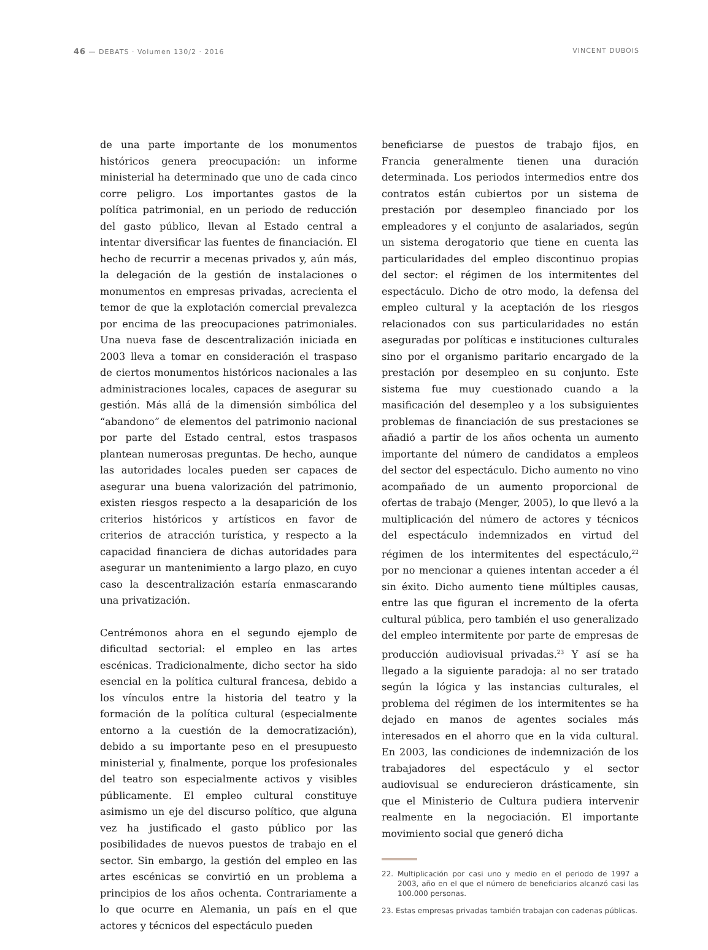46 — DEBATS · Volumen 130/2 · 2016 VINCENT DUBOIS
de una parte importante de los monumentos históricos genera preocupación: un informe ministerial ha determinado que uno de cada cinco corre peligro. Los importantes gastos de la política patrimonial, en un periodo de reducción del gasto público, llevan al Estado central a intentar diversificar las fuentes de financiación. El hecho de recurrir a mecenas privados y, aún más, la delegación de la gestión de instalaciones o monumentos en empresas privadas, acrecienta el temor de que la explotación comercial prevalezca por encima de las preocupaciones patrimoniales. Una nueva fase de descentralización iniciada en 2003 lleva a tomar en consideración el traspaso de ciertos monumentos históricos nacionales a las administraciones locales, capaces de asegurar su gestión. Más allá de la dimensión simbólica del “abandono” de elementos del patrimonio nacional por parte del Estado central, estos traspasos plantean numerosas preguntas. De hecho, aunque las autoridades locales pueden ser capaces de asegurar una buena valorización del patrimonio, existen riesgos respecto a la desaparición de los criterios históricos y artísticos en favor de criterios de atracción turística, y respecto a la capacidad financiera de dichas autoridades para asegurar un mantenimiento a largo plazo, en cuyo caso la descentralización estaría enmascarando una privatización.
Centrémonos ahora en el segundo ejemplo de dificultad sectorial: el empleo en las artes escénicas. Tradicionalmente, dicho sector ha sido esencial en la política cultural francesa, debido a los vínculos entre la historia del teatro y la formación de la política cultural (especialmente entorno a la cuestión de la democratización), debido a su importante peso en el presupuesto ministerial y, finalmente, porque los profesionales del teatro son especialmente activos y visibles públicamente. El empleo cultural constituye asimismo un eje del discurso político, que alguna vez ha justificado el gasto público por las posibilidades de nuevos puestos de trabajo en el sector. Sin embargo, la gestión del empleo en las artes escénicas se convirtió en un problema a principios de los años ochenta. Contrariamente a lo que ocurre en Alemania, un país en el que actores y técnicos del espectáculo pueden
beneficiarse de puestos de trabajo fijos, en Francia generalmente tienen una duración determinada. Los periodos intermedios entre dos contratos están cubiertos por un sistema de prestación por desempleo financiado por los empleadores y el conjunto de asalariados, según un sistema derogatorio que tiene en cuenta las particularidades del empleo discontinuo propias del sector: el régimen de los intermitentes del espectáculo. Dicho de otro modo, la defensa del empleo cultural y la aceptación de los riesgos relacionados con sus particularidades no están aseguradas por políticas e instituciones culturales sino por el organismo paritario encargado de la prestación por desempleo en su conjunto. Este sistema fue muy cuestionado cuando a la masificación del desempleo y a los subsiguientes problemas de financiación de sus prestaciones se añadió a partir de los años ochenta un aumento importante del número de candidatos a empleos del sector del espectáculo. Dicho aumento no vino acompañado de un aumento proporcional de ofertas de trabajo (Menger, 2005), lo que llevó a la multiplicación del número de actores y técnicos del espectáculo indemnizados en virtud del régimen de los intermitentes del espectáculo,<sup>22</sup> por no mencionar a quienes intentan acceder a él sin éxito. Dicho aumento tiene múltiples causas, entre las que figuran el incremento de la oferta cultural pública, pero también el uso generalizado del empleo intermitente por parte de empresas de producción audiovisual privadas.<sup>23</sup> Y así se ha llegado a la siguiente paradoja: al no ser tratado según la lógica y las instancias culturales, el problema del régimen de los intermitentes se ha dejado en manos de agentes sociales más interesados en el ahorro que en la vida cultural. En 2003, las condiciones de indemnización de los trabajadores del espectáculo y el sector audiovisual se endurecieron drásticamente, sin que el Ministerio de Cultura pudiera intervenir realmente en la negociación. El importante movimiento social que generó dicha
22. Multiplicación por casi uno y medio en el periodo de 1997 a 2003, año en el que el número de beneficiarios alcanzó casi las 100.000 personas.
23. Estas empresas privadas también trabajan con cadenas públicas.